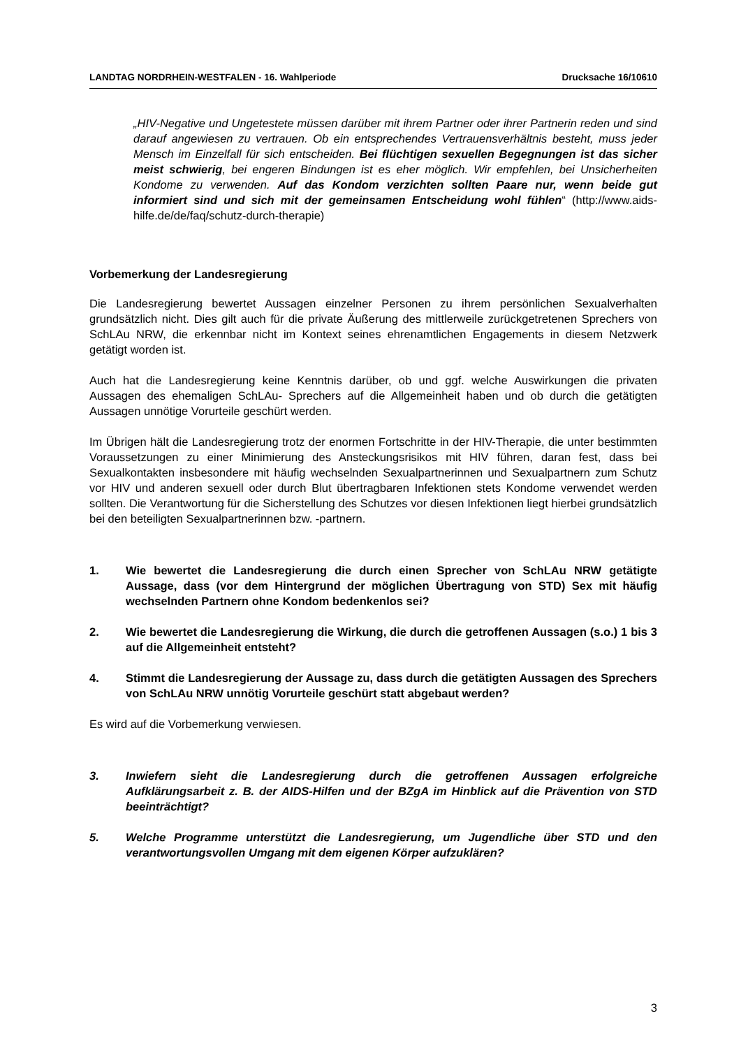LANDTAG NORDRHEIN-WESTFALEN - 16. Wahlperiode Drucksache 16/10610
„HIV-Negative und Ungetestete müssen darüber mit ihrem Partner oder ihrer Partnerin reden und sind darauf angewiesen zu vertrauen. Ob ein entsprechendes Vertrauens­verhältnis besteht, muss jeder Mensch im Einzelfall für sich entscheiden. Bei flüchti­gen sexuellen Begegnungen ist das sicher meist schwierig, bei engeren Bindun­gen ist es eher möglich. Wir empfehlen, bei Unsicherheiten Kondome zu verwenden. Auf das Kondom verzichten sollten Paare nur, wenn beide gut informiert sind und sich mit der gemeinsamen Entscheidung wohl fühlen“ (http://www.aids-hilfe.de/de/faq/schutz-durch-therapie)
Vorbemerkung der Landesregierung
Die Landesregierung bewertet Aussagen einzelner Personen zu ihrem persönlichen Sexual­verhalten grundsätzlich nicht. Dies gilt auch für die private Äußerung des mittlerweile zurück­getretenen Sprechers von SchLAu NRW, die erkennbar nicht im Kontext seines ehrenamtli­chen Engagements in diesem Netzwerk getätigt worden ist.
Auch hat die Landesregierung keine Kenntnis darüber, ob und ggf. welche Auswirkungen die privaten Aussagen des ehemaligen SchLAu- Sprechers auf die Allgemeinheit haben und ob durch die getätigten Aussagen unnötige Vorurteile geschürt werden.
Im Übrigen hält die Landesregierung trotz der enormen Fortschritte in der HIV-Therapie, die unter bestimmten Voraussetzungen zu einer Minimierung des Ansteckungsrisikos mit HIV füh­ren, daran fest, dass bei Sexualkontakten insbesondere mit häufig wechselnden Sexualpart­nerinnen und Sexualpartnern zum Schutz vor HIV und anderen sexuell oder durch Blut über­tragbaren Infektionen stets Kondome verwendet werden sollten. Die Verantwortung für die Sicherstellung des Schutzes vor diesen Infektionen liegt hierbei grundsätzlich bei den beteilig­ten Sexualpartnerinnen bzw. -partnern.
1. Wie bewertet die Landesregierung die durch einen Sprecher von SchLAu NRW getätigte Aussage, dass (vor dem Hintergrund der möglichen Übertragung von STD) Sex mit häufig wechselnden Partnern ohne Kondom bedenkenlos sei?
2. Wie bewertet die Landesregierung die Wirkung, die durch die getroffenen Aussa­gen (s.o.) 1 bis 3 auf die Allgemeinheit entsteht?
4. Stimmt die Landesregierung der Aussage zu, dass durch die getätigten Aussagen des Sprechers von SchLAu NRW unnötig Vorurteile geschürt statt abgebaut wer­den?
Es wird auf die Vorbemerkung verwiesen.
3. Inwiefern sieht die Landesregierung durch die getroffenen Aussagen erfolgreiche Aufklärungsarbeit z. B. der AIDS-Hilfen und der BZgA im Hinblick auf die Präven­tion von STD beeinträchtigt?
5. Welche Programme unterstützt die Landesregierung, um Jugendliche über STD und den verantwortungsvollen Umgang mit dem eigenen Körper aufzuklären?
3